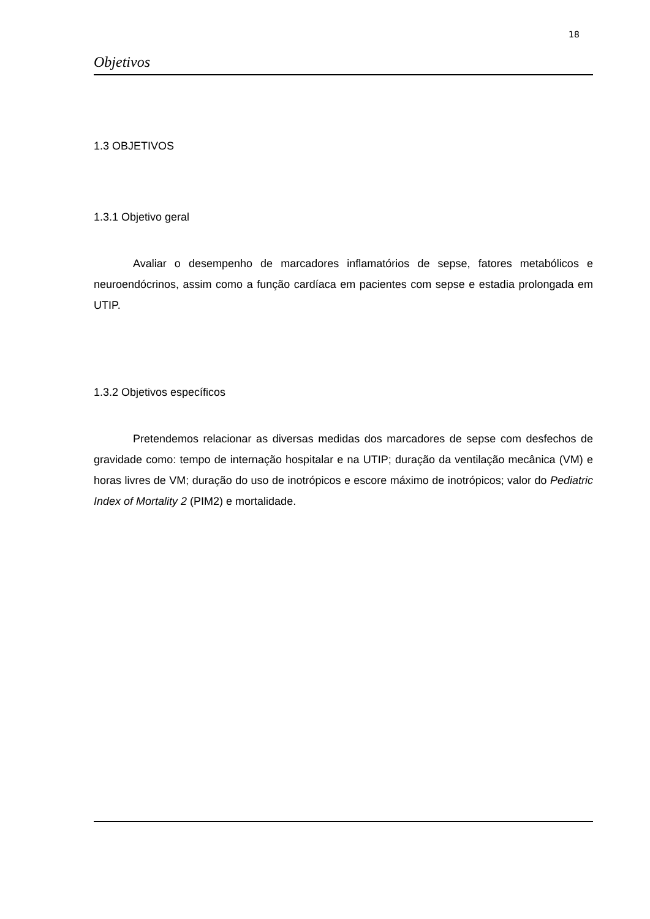18
Objetivos
1.3 OBJETIVOS
1.3.1 Objetivo geral
Avaliar o desempenho de marcadores inflamatórios de sepse, fatores metabólicos e neuroendócrinos, assim como a função cardíaca em pacientes com sepse e estadia prolongada em UTIP.
1.3.2 Objetivos específicos
Pretendemos relacionar as diversas medidas dos marcadores de sepse com desfechos de gravidade como: tempo de internação hospitalar e na UTIP; duração da ventilação mecânica (VM) e horas livres de VM; duração do uso de inotrópicos e escore máximo de inotrópicos; valor do Pediatric Index of Mortality 2 (PIM2) e mortalidade.